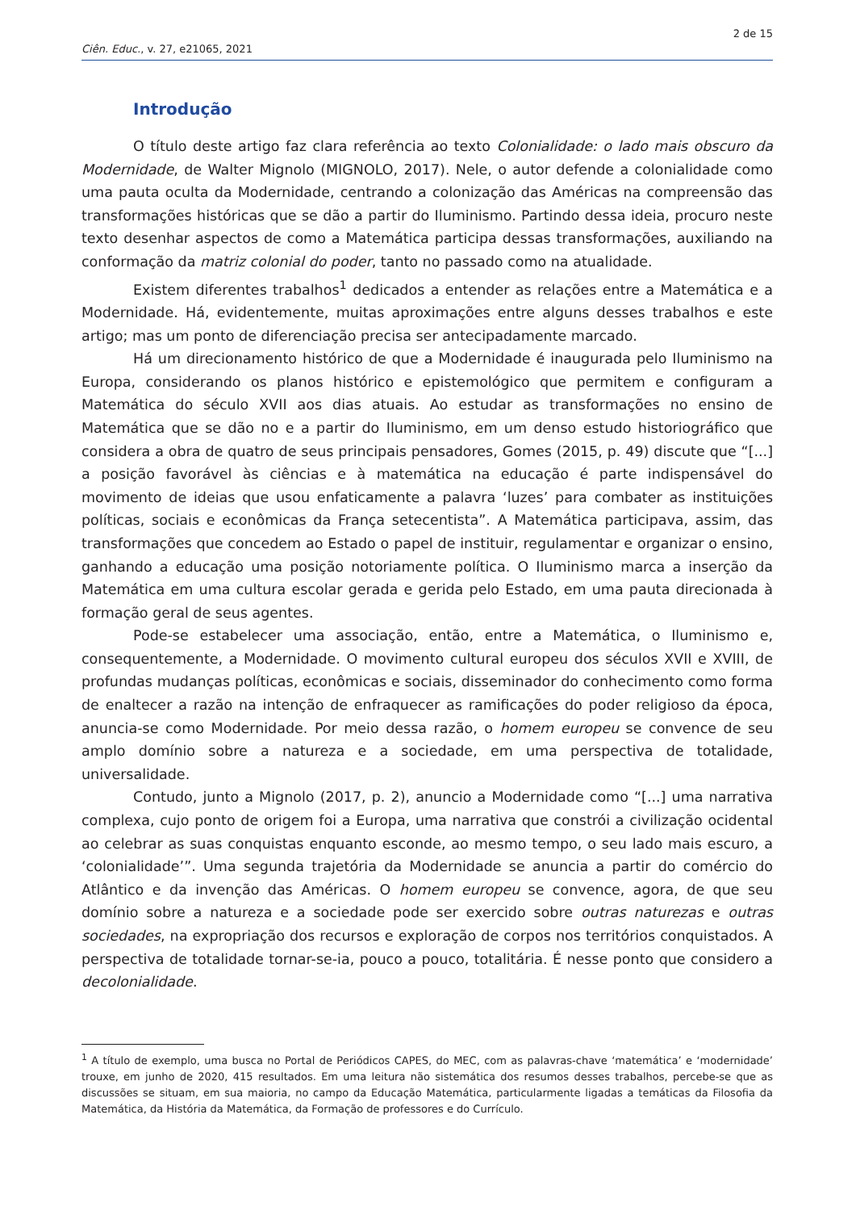2 de 15
Ciên. Educ., v. 27, e21065, 2021
Introdução
O título deste artigo faz clara referência ao texto Colonialidade: o lado mais obscuro da Modernidade, de Walter Mignolo (MIGNOLO, 2017). Nele, o autor defende a colonialidade como uma pauta oculta da Modernidade, centrando a colonização das Américas na compreensão das transformações históricas que se dão a partir do Iluminismo. Partindo dessa ideia, procuro neste texto desenhar aspectos de como a Matemática participa dessas transformações, auxiliando na conformação da matriz colonial do poder, tanto no passado como na atualidade.
Existem diferentes trabalhos<sup>1</sup> dedicados a entender as relações entre a Matemática e a Modernidade. Há, evidentemente, muitas aproximações entre alguns desses trabalhos e este artigo; mas um ponto de diferenciação precisa ser antecipadamente marcado.
Há um direcionamento histórico de que a Modernidade é inaugurada pelo Iluminismo na Europa, considerando os planos histórico e epistemológico que permitem e configuram a Matemática do século XVII aos dias atuais. Ao estudar as transformações no ensino de Matemática que se dão no e a partir do Iluminismo, em um denso estudo historiográfico que considera a obra de quatro de seus principais pensadores, Gomes (2015, p. 49) discute que “[...] a posição favorável às ciências e à matemática na educação é parte indispensável do movimento de ideias que usou enfaticamente a palavra ‘luzes’ para combater as instituições políticas, sociais e econômicas da França setecentista”. A Matemática participava, assim, das transformações que concedem ao Estado o papel de instituir, regulamentar e organizar o ensino, ganhando a educação uma posição notoriamente política. O Iluminismo marca a inserção da Matemática em uma cultura escolar gerada e gerida pelo Estado, em uma pauta direcionada à formação geral de seus agentes.
Pode-se estabelecer uma associação, então, entre a Matemática, o Iluminismo e, consequentemente, a Modernidade. O movimento cultural europeu dos séculos XVII e XVIII, de profundas mudanças políticas, econômicas e sociais, disseminador do conhecimento como forma de enaltecer a razão na intenção de enfraquecer as ramificações do poder religioso da época, anuncia-se como Modernidade. Por meio dessa razão, o homem europeu se convence de seu amplo domínio sobre a natureza e a sociedade, em uma perspectiva de totalidade, universalidade.
Contudo, junto a Mignolo (2017, p. 2), anuncio a Modernidade como “[...] uma narrativa complexa, cujo ponto de origem foi a Europa, uma narrativa que constrói a civilização ocidental ao celebrar as suas conquistas enquanto esconde, ao mesmo tempo, o seu lado mais escuro, a ‘colonialidade’”. Uma segunda trajetória da Modernidade se anuncia a partir do comércio do Atlântico e da invenção das Américas. O homem europeu se convence, agora, de que seu domínio sobre a natureza e a sociedade pode ser exercido sobre outras naturezas e outras sociedades, na expropriação dos recursos e exploração de corpos nos territórios conquistados. A perspectiva de totalidade tornar-se-ia, pouco a pouco, totalitária. É nesse ponto que considero a decolonialidade.
<sup>1</sup> A título de exemplo, uma busca no Portal de Periódicos CAPES, do MEC, com as palavras-chave ‘matemática’ e ‘modernidade’ trouxe, em junho de 2020, 415 resultados. Em uma leitura não sistemática dos resumos desses trabalhos, percebe-se que as discussões se situam, em sua maioria, no campo da Educação Matemática, particularmente ligadas a temáticas da Filosofia da Matemática, da História da Matemática, da Formação de professores e do Currículo.